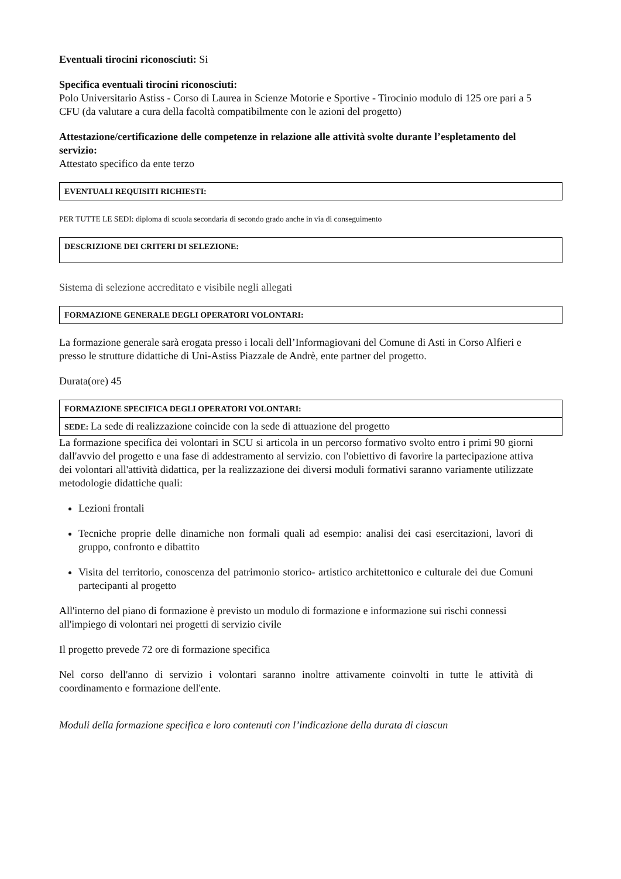Eventuali tirocini riconosciuti: Si
Specifica eventuali tirocini riconosciuti:
Polo Universitario Astiss - Corso di Laurea in Scienze Motorie e Sportive - Tirocinio modulo di 125 ore pari a 5 CFU (da valutare a cura della facoltà compatibilmente con le azioni del progetto)
Attestazione/certificazione delle competenze in relazione alle attività svolte durante l’espletamento del servizio:
Attestato specifico da ente terzo
EVENTUALI REQUISITI RICHIESTI:
PER TUTTE LE SEDI: diploma di scuola secondaria di secondo grado anche in via di conseguimento
DESCRIZIONE DEI CRITERI DI SELEZIONE:
Sistema di selezione accreditato e visibile negli allegati
FORMAZIONE GENERALE DEGLI OPERATORI VOLONTARI:
La formazione generale sarà erogata presso i locali dell’Informagiovani del Comune di Asti in Corso Alfieri e presso le strutture didattiche di Uni-Astiss Piazzale de Andrè, ente partner del progetto.
Durata(ore) 45
FORMAZIONE SPECIFICA DEGLI OPERATORI VOLONTARI:
SEDE: La sede di realizzazione coincide con la sede di attuazione del progetto
La formazione specifica dei volontari in SCU si articola in un percorso formativo svolto entro i primi 90 giorni dall'avvio del progetto e una fase di addestramento al servizio. con l'obiettivo di favorire la partecipazione attiva dei volontari all'attività didattica, per la realizzazione dei diversi moduli formativi saranno variamente utilizzate metodologie didattiche quali:
Lezioni frontali
Tecniche proprie delle dinamiche non formali quali ad esempio: analisi dei casi esercitazioni, lavori di gruppo, confronto e dibattito
Visita del territorio, conoscenza del patrimonio storico- artistico architettonico e culturale dei due Comuni partecipanti al progetto
All'interno del piano di formazione è previsto un modulo di formazione e informazione sui rischi connessi all'impiego di volontari nei progetti di servizio civile
Il progetto prevede 72 ore di formazione specifica
Nel corso dell'anno di servizio i volontari saranno inoltre attivamente coinvolti in tutte le attività di coordinamento e formazione dell'ente.
Moduli della formazione specifica e loro contenuti con l’indicazione della durata di ciascun